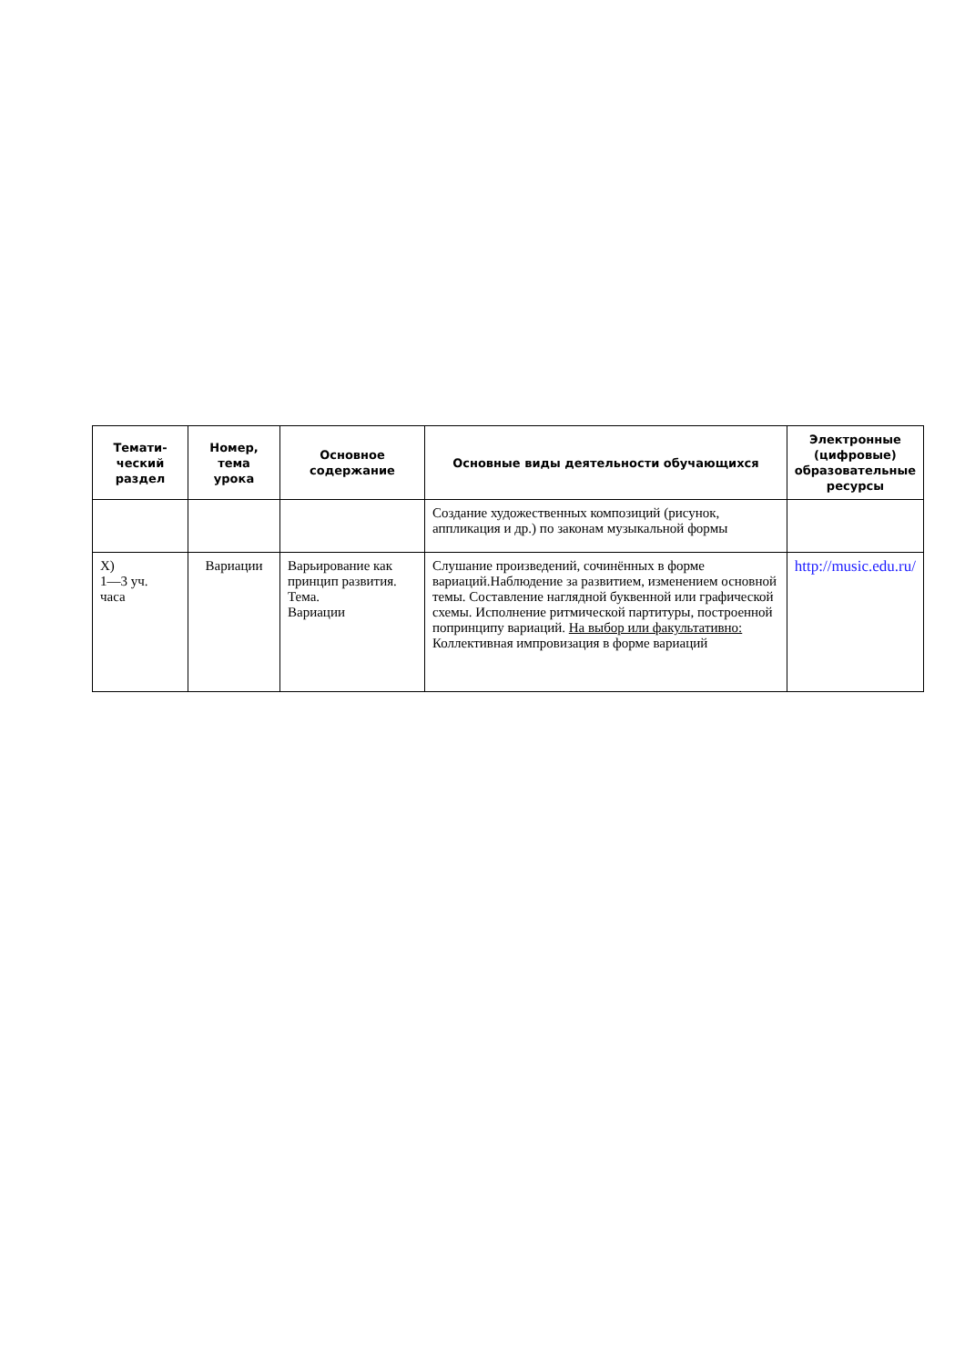| Темати- ческий раздел | Номер, тема урока | Основное содержание | Основные виды деятельности обучающихся | Электронные (цифровые) образовательные ресурсы |
| --- | --- | --- | --- | --- |
| | | | Создание художественных композиций (рисунок, аппликация и др.) по законам музыкальной формы | |
| X) 1—3 уч. часа | Вариации | Варьирование как принцип развития. Тема. Вариации | Слушание произведений, сочинённых в форме вариаций.Наблюдение за развитием, изменением основной темы. Составление наглядной буквенной или графической схемы. Исполнение ритмической партитуры, построенной попринципу вариаций. На выбор или факультативно: Коллективная импровизация в форме вариаций | http://music.edu.ru/ |